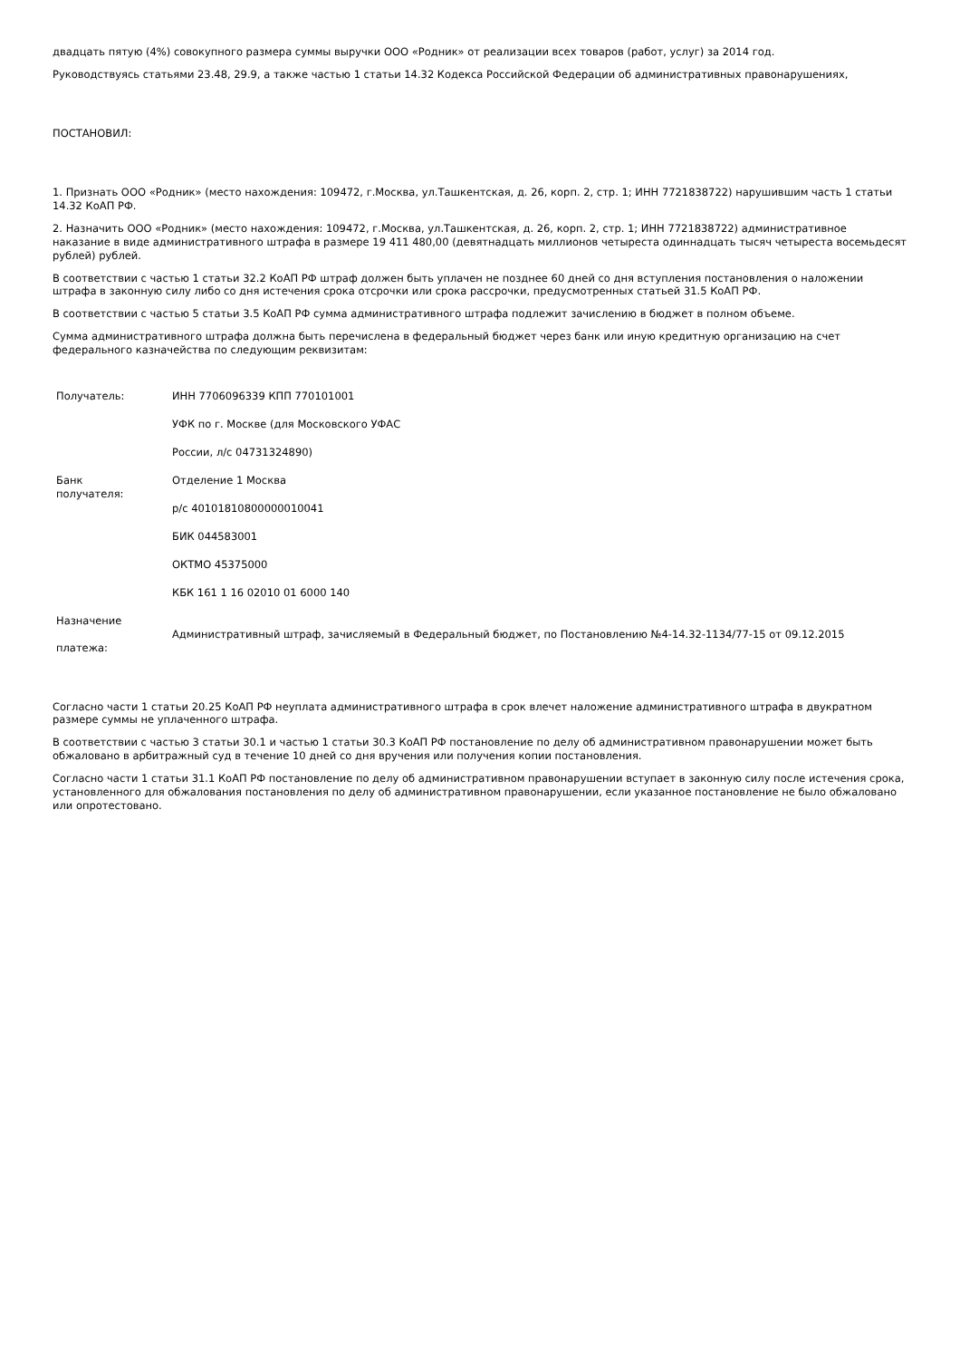двадцать пятую (4%) совокупного размера суммы выручки ООО «Родник» от реализации всех товаров (работ, услуг) за 2014 год.
Руководствуясь статьями 23.48, 29.9, а также частью 1 статьи 14.32 Кодекса Российской Федерации об административных правонарушениях,
ПОСТАНОВИЛ:
1. Признать ООО «Родник» (место нахождения: 109472, г.Москва, ул.Ташкентская, д. 26, корп. 2, стр. 1; ИНН 7721838722) нарушившим часть 1 статьи 14.32 КоАП РФ.
2. Назначить ООО «Родник» (место нахождения: 109472, г.Москва, ул.Ташкентская, д. 26, корп. 2, стр. 1; ИНН 7721838722) административное наказание в виде административного штрафа в размере 19 411 480,00 (девятнадцать миллионов четыреста одиннадцать тысяч четыреста восемьдесят рублей) рублей.
В соответствии с частью 1 статьи 32.2 КоАП РФ штраф должен быть уплачен не позднее 60 дней со дня вступления постановления о наложении штрафа в законную силу либо со дня истечения срока отсрочки или срока рассрочки, предусмотренных статьей 31.5 КоАП РФ.
В соответствии с частью 5 статьи 3.5 КоАП РФ сумма административного штрафа подлежит зачислению в бюджет в полном объеме.
Сумма административного штрафа должна быть перечислена в федеральный бюджет через банк или иную кредитную организацию на счет федерального казначейства по следующим реквизитам:
| Получатель: | ИНН 7706096339 КПП 770101001 |
| | УФК по г. Москве (для Московского УФАС |
| | России, л/с 04731324890) |
| Банк получателя: | Отделение 1 Москва |
| | р/с 40101810800000010041 |
| | БИК 044583001 |
| | ОКТМО 45375000 |
| | КБК 161 1 16 02010 01 6000 140 |
| Назначение платежа: | Административный штраф, зачисляемый в Федеральный бюджет, по Постановлению №4-14.32-1134/77-15 от 09.12.2015 |
Согласно части 1 статьи 20.25 КоАП РФ неуплата административного штрафа в срок влечет наложение административного штрафа в двукратном размере суммы не уплаченного штрафа.
В соответствии с частью 3 статьи 30.1 и частью 1 статьи 30.3 КоАП РФ постановление по делу об административном правонарушении может быть обжаловано в арбитражный суд в течение 10 дней со дня вручения или получения копии постановления.
Согласно части 1 статьи 31.1 КоАП РФ постановление по делу об административном правонарушении вступает в законную силу после истечения срока, установленного для обжалования постановления по делу об административном правонарушении, если указанное постановление не было обжаловано или опротестовано.